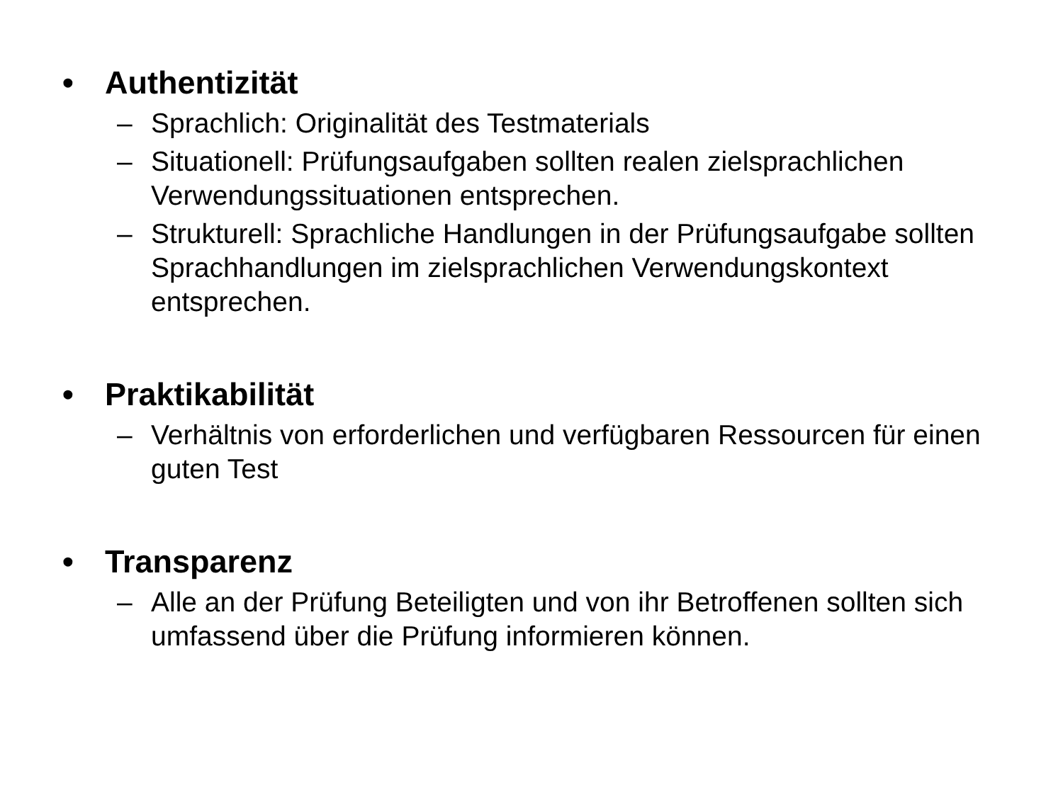• Authentizität
– Sprachlich: Originalität des Testmaterials
– Situationell: Prüfungsaufgaben sollten realen zielsprachlichen Verwendungssituationen entsprechen.
– Strukturell: Sprachliche Handlungen in der Prüfungsaufgabe sollten Sprachhandlungen im zielsprachlichen Verwendungskontext entsprechen.
• Praktikabilität
– Verhältnis von erforderlichen und verfügbaren Ressourcen für einen guten Test
• Transparenz
– Alle an der Prüfung Beteiligten und von ihr Betroffenen sollten sich umfassend über die Prüfung informieren können.